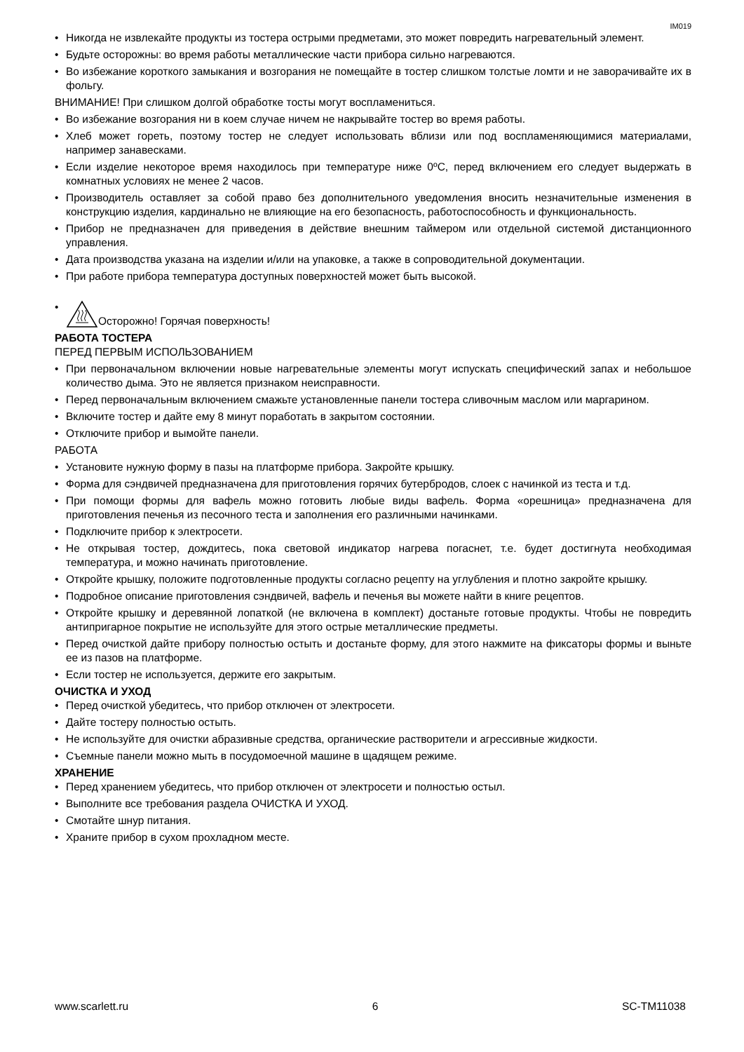IM019
• Никогда не извлекайте продукты из тостера острыми предметами, это может повредить нагревательный элемент.
• Будьте осторожны: во время работы металлические части прибора сильно нагреваются.
• Во избежание короткого замыкания и возгорания не помещайте в тостер слишком толстые ломти и не заворачивайте их в фольгу.
ВНИМАНИЕ! При слишком долгой обработке тосты могут воспламениться.
• Во избежание возгорания ни в коем случае ничем не накрывайте тостер во время работы.
• Хлеб может гореть, поэтому тостер не следует использовать вблизи или под воспламеняющимися материалами, например занавесками.
• Если изделие некоторое время находилось при температуре ниже 0ºC, перед включением его следует выдержать в комнатных условиях не менее 2 часов.
• Производитель оставляет за собой право без дополнительного уведомления вносить незначительные изменения в конструкцию изделия, кардинально не влияющие на его безопасность, работоспособность и функциональность.
• Прибор не предназначен для приведения в действие внешним таймером или отдельной системой дистанционного управления.
• Дата производства указана на изделии и/или на упаковке, а также в сопроводительной документации.
• При работе прибора температура доступных поверхностей может быть высокой.
• Осторожно! Горячая поверхность!
РАБОТА ТОСТЕРА
ПЕРЕД ПЕРВЫМ ИСПОЛЬЗОВАНИЕМ
• При первоначальном включении новые нагревательные элементы могут испускать специфический запах и небольшое количество дыма. Это не является признаком неисправности.
• Перед первоначальным включением смажьте установленные панели тостера сливочным маслом или маргарином.
• Включите тостер и дайте ему 8 минут поработать в закрытом состоянии.
• Отключите прибор и вымойте панели.
РАБОТА
• Установите нужную форму в пазы на платформе прибора. Закройте крышку.
• Форма для сэндвичей предназначена для приготовления горячих бутербродов, слоек с начинкой из теста и т.д.
• При помощи формы для вафель можно готовить любые виды вафель. Форма «орешница» предназначена для приготовления печенья из песочного теста и заполнения его различными начинками.
• Подключите прибор к электросети.
• Не открывая тостер, дождитесь, пока световой индикатор нагрева погаснет, т.е. будет достигнута необходимая температура, и можно начинать приготовление.
• Откройте крышку, положите подготовленные продукты согласно рецепту на углубления и плотно закройте крышку.
• Подробное описание приготовления сэндвичей, вафель и печенья вы можете найти в книге рецептов.
• Откройте крышку и деревянной лопаткой (не включена в комплект) достаньте готовые продукты. Чтобы не повредить антипригарное покрытие не используйте для этого острые металлические предметы.
• Перед очисткой дайте прибору полностью остыть и достаньте форму, для этого нажмите на фиксаторы формы и выньте ее из пазов на платформе.
• Если тостер не используется, держите его закрытым.
ОЧИСТКА И УХОД
• Перед очисткой убедитесь, что прибор отключен от электросети.
• Дайте тостеру полностью остыть.
• Не используйте для очистки абразивные средства, органические растворители и агрессивные жидкости.
• Съемные панели можно мыть в посудомоечной машине в щадящем режиме.
ХРАНЕНИЕ
• Перед хранением убедитесь, что прибор отключен от электросети и полностью остыл.
• Выполните все требования раздела ОЧИСТКА И УХОД.
• Смотайте шнур питания.
• Храните прибор в сухом прохладном месте.
www.scarlett.ru 6 SC-TM11038